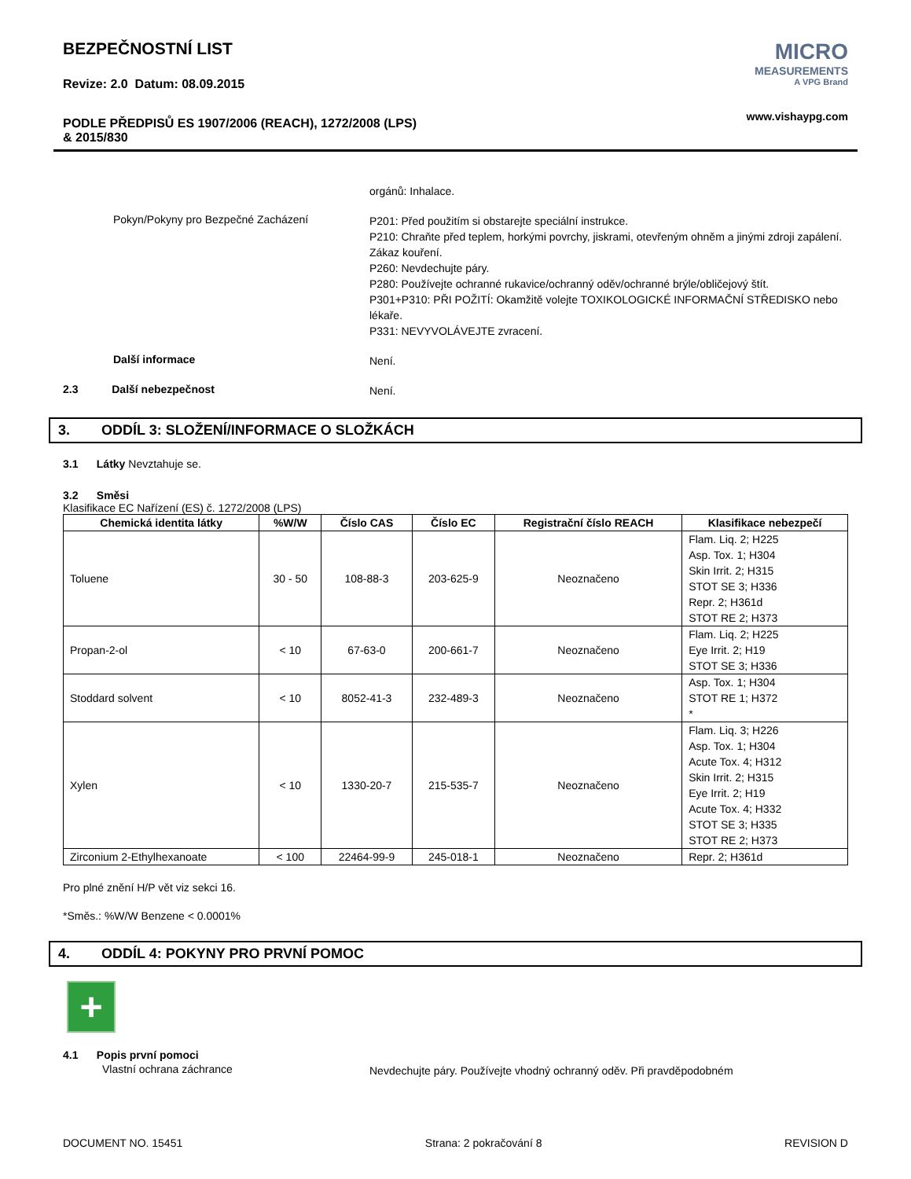BEZPEČNOSTNÍ LIST
Revize: 2.0 Datum: 08.09.2015
PODLE PŘEDPISŮ ES 1907/2006 (REACH), 1272/2008 (LPS)
& 2015/830
MICRO
MEASUREMENTS
A VPG Brand
www.vishaypg.com
orgánů: Inhalace.
Pokyn/Pokyny pro Bezpečné Zacházení
P201: Před použitím si obstarejte speciální instrukce.
P210: Chraňte před teplem, horkými povrchy, jiskrami, otevřeným ohněm a jinými zdroji zapálení. Zákaz kouření.
P260: Nevdechujte páry.
P280: Používejte ochranné rukavice/ochranný oděv/ochranné brýle/obličejový štít.
P301+P310: PŘI POŽITÍ: Okamžitě volejte TOXIKOLOGICKÉ INFORMAČNÍ STŘEDISKO nebo lékaře.
P331: NEVYVOLÁVEJTE zvracení.
Další informace
Není.
2.3 Další nebezpečnost
Není.
3. ODDÍL 3: SLOŽENÍ/INFORMACE O SLOŽKÁCH
3.1 Látky Nevztahuje se.
3.2 Směsi
Klasifikace EC Nařízení (ES) č. 1272/2008 (LPS)
| Chemická identita látky | %W/W | Číslo CAS | Číslo EC | Registrační číslo REACH | Klasifikace nebezpečí |
| --- | --- | --- | --- | --- | --- |
| Toluene | 30 - 50 | 108-88-3 | 203-625-9 | Neoznačeno | Flam. Liq. 2; H225 Asp. Tox. 1; H304 Skin Irrit. 2; H315 STOT SE 3; H336 Repr. 2; H361d STOT RE 2; H373 |
| Propan-2-ol | < 10 | 67-63-0 | 200-661-7 | Neoznačeno | Flam. Liq. 2; H225 Eye Irrit. 2; H19 STOT SE 3; H336 |
| Stoddard solvent | < 10 | 8052-41-3 | 232-489-3 | Neoznačeno | Asp. Tox. 1; H304 STOT RE 1; H372 * |
| Xylen | < 10 | 1330-20-7 | 215-535-7 | Neoznačeno | Flam. Liq. 3; H226 Asp. Tox. 1; H304 Acute Tox. 4; H312 Skin Irrit. 2; H315 Eye Irrit. 2; H19 Acute Tox. 4; H332 STOT SE 3; H335 STOT RE 2; H373 |
| Zirconium 2-Ethylhexanoate | < 100 | 22464-99-9 | 245-018-1 | Neoznačeno | Repr. 2; H361d |
Pro plné znění H/P vět viz sekci 16.
*Směs.: %W/W Benzene < 0.0001%
4. ODDÍL 4: POKYNY PRO PRVNÍ POMOC
+
4.1 Popis první pomoci
Vlastní ochrana záchrance
Nevdechujte páry. Používejte vhodný ochranný oděv. Při pravděpodobném
DOCUMENT NO. 15451 Strana: 2 pokračování 8 REVISION D